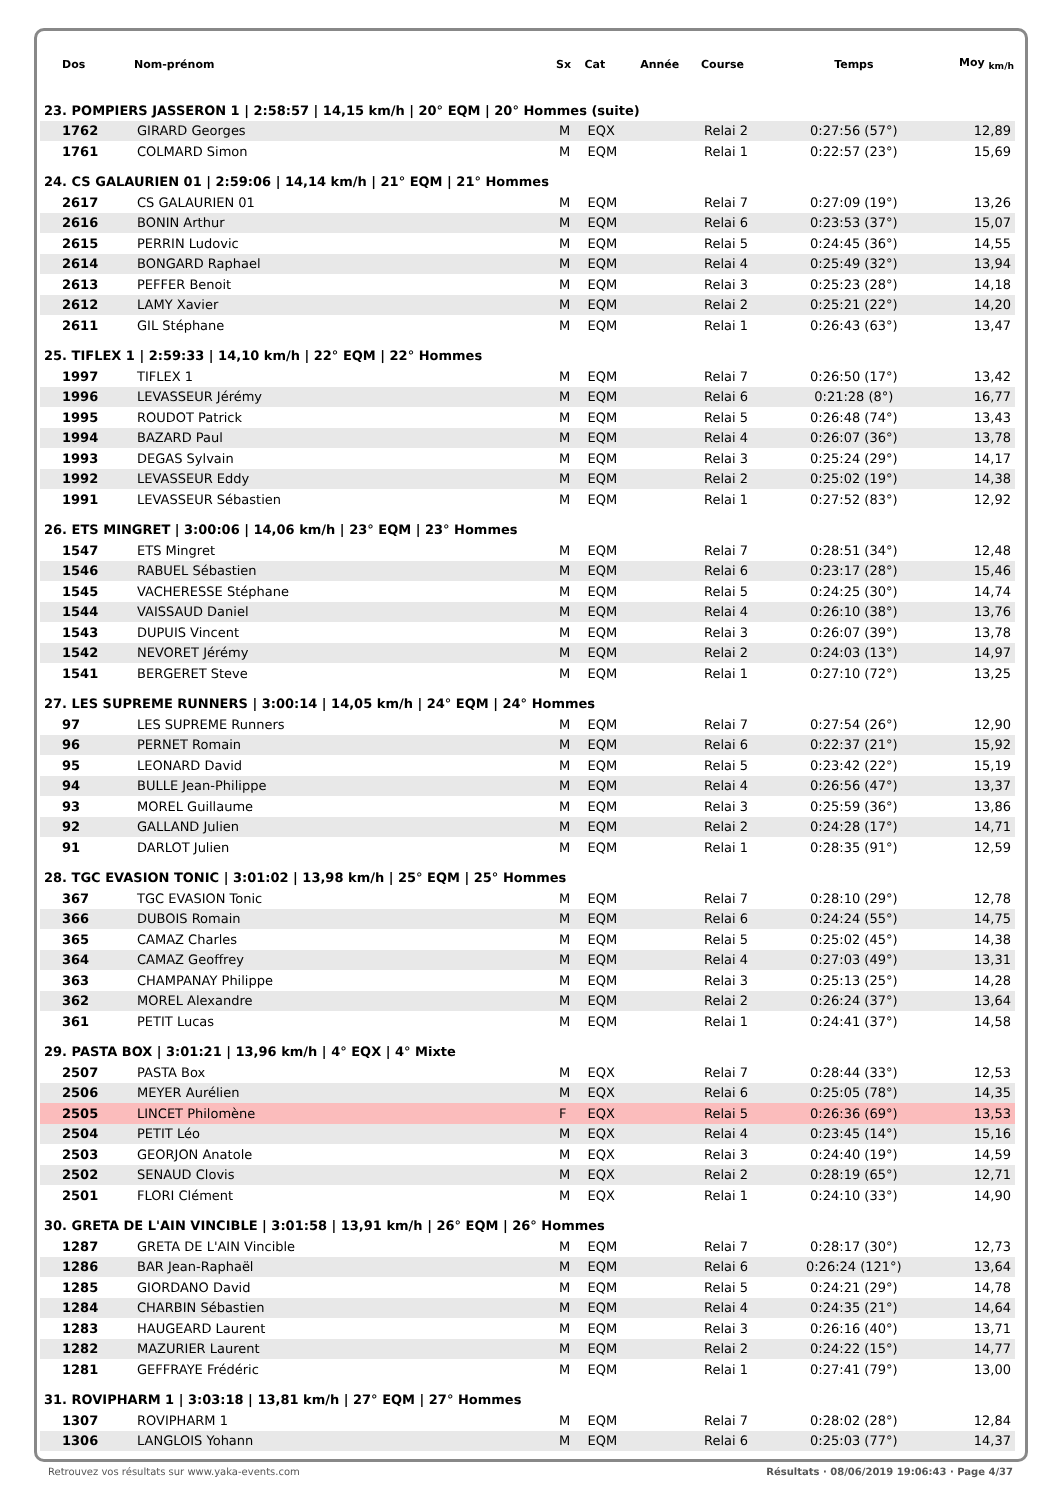| Dos | Nom-prénom | Sx | Cat | Année | Course | Temps | Moy <sub>km/h</sub> |
| --- | --- | --- | --- | --- | --- | --- | --- |
| 23. POMPIERS JASSERON 1 / 2:58:57 / 14,15 km/h / 20° EQM / 20° Hommes (suite) | | | | | | | |
| 1762 | GIRARD Georges | M | EQX | | Relai 2 | 0:27:56 (57°) | 12,89 |
| 1761 | COLMARD Simon | M | EQM | | Relai 1 | 0:22:57 (23°) | 15,69 |
| 24. CS GALAURIEN 01 / 2:59:06 / 14,14 km/h / 21° EQM / 21° Hommes | | | | | | | |
| 2617 | CS GALAURIEN 01 | M | EQM | | Relai 7 | 0:27:09 (19°) | 13,26 |
| 2616 | BONIN Arthur | M | EQM | | Relai 6 | 0:23:53 (37°) | 15,07 |
| 2615 | PERRIN Ludovic | M | EQM | | Relai 5 | 0:24:45 (36°) | 14,55 |
| 2614 | BONGARD Raphael | M | EQM | | Relai 4 | 0:25:49 (32°) | 13,94 |
| 2613 | PEFFER Benoit | M | EQM | | Relai 3 | 0:25:23 (28°) | 14,18 |
| 2612 | LAMY Xavier | M | EQM | | Relai 2 | 0:25:21 (22°) | 14,20 |
| 2611 | GIL Stéphane | M | EQM | | Relai 1 | 0:26:43 (63°) | 13,47 |
| 25. TIFLEX 1 / 2:59:33 / 14,10 km/h / 22° EQM / 22° Hommes | | | | | | | |
| 1997 | TIFLEX 1 | M | EQM | | Relai 7 | 0:26:50 (17°) | 13,42 |
| 1996 | LEVASSEUR Jérémy | M | EQM | | Relai 6 | 0:21:28 (8°) | 16,77 |
| 1995 | ROUDOT Patrick | M | EQM | | Relai 5 | 0:26:48 (74°) | 13,43 |
| 1994 | BAZARD Paul | M | EQM | | Relai 4 | 0:26:07 (36°) | 13,78 |
| 1993 | DEGAS Sylvain | M | EQM | | Relai 3 | 0:25:24 (29°) | 14,17 |
| 1992 | LEVASSEUR Eddy | M | EQM | | Relai 2 | 0:25:02 (19°) | 14,38 |
| 1991 | LEVASSEUR Sébastien | M | EQM | | Relai 1 | 0:27:52 (83°) | 12,92 |
| 26. ETS MINGRET / 3:00:06 / 14,06 km/h / 23° EQM / 23° Hommes | | | | | | | |
| 1547 | ETS Mingret | M | EQM | | Relai 7 | 0:28:51 (34°) | 12,48 |
| 1546 | RABUEL Sébastien | M | EQM | | Relai 6 | 0:23:17 (28°) | 15,46 |
| 1545 | VACHERESSE Stéphane | M | EQM | | Relai 5 | 0:24:25 (30°) | 14,74 |
| 1544 | VAISSAUD Daniel | M | EQM | | Relai 4 | 0:26:10 (38°) | 13,76 |
| 1543 | DUPUIS Vincent | M | EQM | | Relai 3 | 0:26:07 (39°) | 13,78 |
| 1542 | NEVORET Jérémy | M | EQM | | Relai 2 | 0:24:03 (13°) | 14,97 |
| 1541 | BERGERET Steve | M | EQM | | Relai 1 | 0:27:10 (72°) | 13,25 |
| 27. LES SUPREME RUNNERS / 3:00:14 / 14,05 km/h / 24° EQM / 24° Hommes | | | | | | | |
| 97 | LES SUPREME Runners | M | EQM | | Relai 7 | 0:27:54 (26°) | 12,90 |
| 96 | PERNET Romain | M | EQM | | Relai 6 | 0:22:37 (21°) | 15,92 |
| 95 | LEONARD David | M | EQM | | Relai 5 | 0:23:42 (22°) | 15,19 |
| 94 | BULLE Jean-Philippe | M | EQM | | Relai 4 | 0:26:56 (47°) | 13,37 |
| 93 | MOREL Guillaume | M | EQM | | Relai 3 | 0:25:59 (36°) | 13,86 |
| 92 | GALLAND Julien | M | EQM | | Relai 2 | 0:24:28 (17°) | 14,71 |
| 91 | DARLOT Julien | M | EQM | | Relai 1 | 0:28:35 (91°) | 12,59 |
| 28. TGC EVASION TONIC / 3:01:02 / 13,98 km/h / 25° EQM / 25° Hommes | | | | | | | |
| 367 | TGC EVASION Tonic | M | EQM | | Relai 7 | 0:28:10 (29°) | 12,78 |
| 366 | DUBOIS Romain | M | EQM | | Relai 6 | 0:24:24 (55°) | 14,75 |
| 365 | CAMAZ Charles | M | EQM | | Relai 5 | 0:25:02 (45°) | 14,38 |
| 364 | CAMAZ Geoffrey | M | EQM | | Relai 4 | 0:27:03 (49°) | 13,31 |
| 363 | CHAMPANAY Philippe | M | EQM | | Relai 3 | 0:25:13 (25°) | 14,28 |
| 362 | MOREL Alexandre | M | EQM | | Relai 2 | 0:26:24 (37°) | 13,64 |
| 361 | PETIT Lucas | M | EQM | | Relai 1 | 0:24:41 (37°) | 14,58 |
| 29. PASTA BOX / 3:01:21 / 13,96 km/h / 4° EQX / 4° Mixte | | | | | | | |
| 2507 | PASTA Box | M | EQX | | Relai 7 | 0:28:44 (33°) | 12,53 |
| 2506 | MEYER Aurélien | M | EQX | | Relai 6 | 0:25:05 (78°) | 14,35 |
| 2505 | LINCET Philomène | F | EQX | | Relai 5 | 0:26:36 (69°) | 13,53 |
| 2504 | PETIT Léo | M | EQX | | Relai 4 | 0:23:45 (14°) | 15,16 |
| 2503 | GEORJON Anatole | M | EQX | | Relai 3 | 0:24:40 (19°) | 14,59 |
| 2502 | SENAUD Clovis | M | EQX | | Relai 2 | 0:28:19 (65°) | 12,71 |
| 2501 | FLORI Clément | M | EQX | | Relai 1 | 0:24:10 (33°) | 14,90 |
| 30. GRETA DE L'AIN VINCIBLE / 3:01:58 / 13,91 km/h / 26° EQM / 26° Hommes | | | | | | | |
| 1287 | GRETA DE L'AIN Vincible | M | EQM | | Relai 7 | 0:28:17 (30°) | 12,73 |
| 1286 | BAR Jean-Raphaël | M | EQM | | Relai 6 | 0:26:24 (121°) | 13,64 |
| 1285 | GIORDANO David | M | EQM | | Relai 5 | 0:24:21 (29°) | 14,78 |
| 1284 | CHARBIN Sébastien | M | EQM | | Relai 4 | 0:24:35 (21°) | 14,64 |
| 1283 | HAUGEARD Laurent | M | EQM | | Relai 3 | 0:26:16 (40°) | 13,71 |
| 1282 | MAZURIER Laurent | M | EQM | | Relai 2 | 0:24:22 (15°) | 14,77 |
| 1281 | GEFFRAYE Frédéric | M | EQM | | Relai 1 | 0:27:41 (79°) | 13,00 |
| 31. ROVIPHARM 1 / 3:03:18 / 13,81 km/h / 27° EQM / 27° Hommes | | | | | | | |
| 1307 | ROVIPHARM 1 | M | EQM | | Relai 7 | 0:28:02 (28°) | 12,84 |
| 1306 | LANGLOIS Yohann | M | EQM | | Relai 6 | 0:25:03 (77°) | 14,37 |
Retrouvez vos résultats sur www.yaka-events.com Résultats · 08/06/2019 19:06:43 · Page 4/37